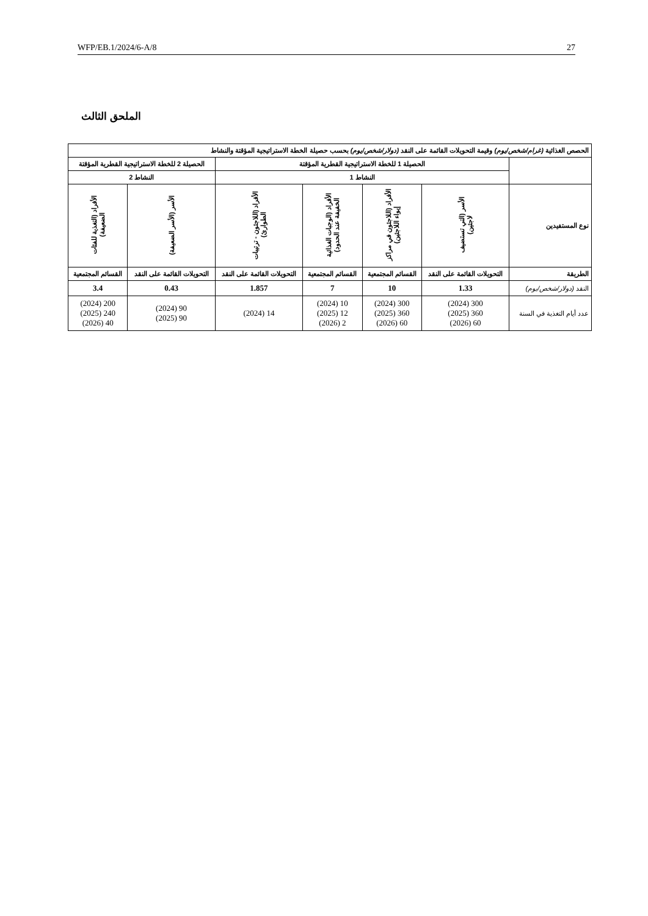WFP/EB.1/2024/6-A/8 27
الملحق الثالث
| الحصص الغذائية (غرام/شخص/يوم) وقيمة التحويلات القائمة على النقد (دولار/شخص/يوم) بحسب حصيلة الخطة الاستراتيجية المؤقتة والنشاط | | | | | | |
| --- | --- | --- | --- | --- | --- | --- |
| | الحصيلة 1 للخطة الاستراتيجية القطرية المؤقتة | | | | الحصيلة 2 للخطة الاستراتيجية القطرية المؤقتة | |
| | النشاط 1 | | | | النشاط 2 | |
| نوع المستفيدين | الأسر (التي تستضيف لاجئين) | الأفراد (اللاجئون في مراكز إيواء اللاجئين) | الأفراد (الوجبات الغذائية الخفيفة عند الحدود) | الأفراد (اللاجئون - ترتيبات الطوارئ) | الأسر (الأسر الضعيفة) | الأفراد (التغذية للفئات الضعيفة) |
| الطريقة | التحويلات القائمة على النقد | القسائم المجتمعية | القسائم المجتمعية | التحويلات القائمة على النقد | التحويلات القائمة على النقد | القسائم المجتمعية |
| النقد (دولار/شخص/يوم) | 1.33 | 10 | 7 | 1.857 | 0.43 | 3.4 |
| عدد أيام التغذية في السنة | 300 (2024) 360 (2025) 60 (2026) | 300 (2024) 360 (2025) 60 (2026) | 10 (2024) 12 (2025) 2 (2026) | 14 (2024) | 90 (2024) 90 (2025) | 200 (2024) 240 (2025) 40 (2026) |